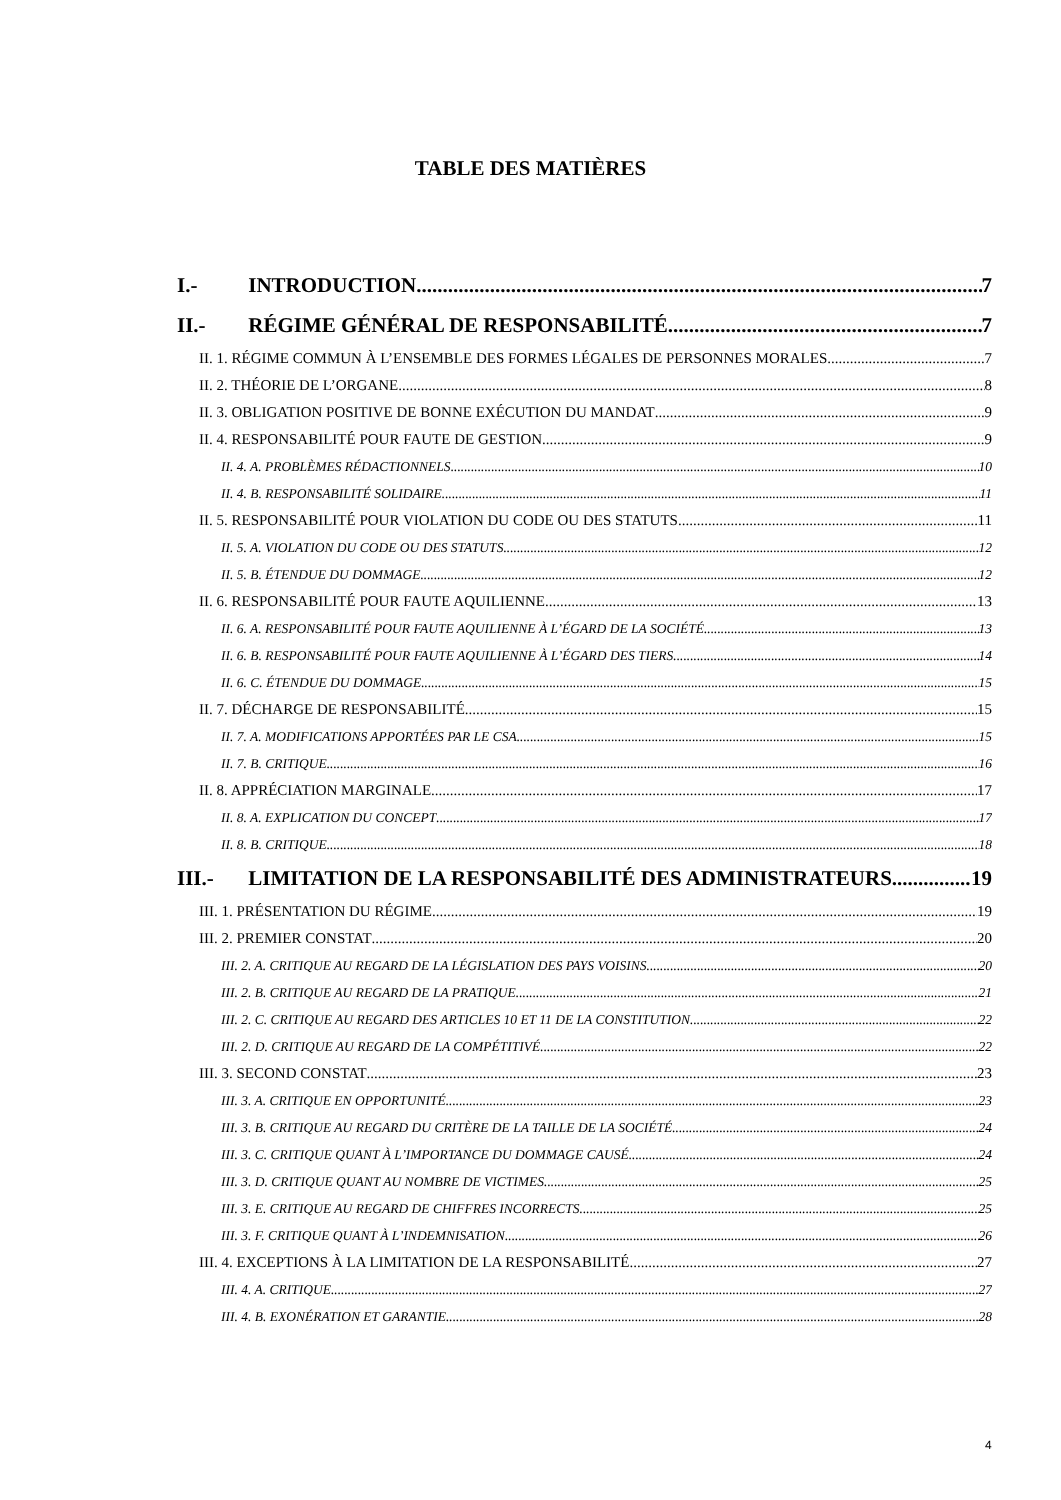TABLE DES MATIÈRES
I.- INTRODUCTION 7
II.- RÉGIME GÉNÉRAL DE RESPONSABILITÉ 7
II. 1. RÉGIME COMMUN À L’ENSEMBLE DES FORMES LÉGALES DE PERSONNES MORALES 7
II. 2. THÉORIE DE L’ORGANE 8
II. 3. OBLIGATION POSITIVE DE BONNE EXÉCUTION DU MANDAT 9
II. 4. RESPONSABILITÉ POUR FAUTE DE GESTION 9
II. 4. A. PROBLÈMES RÉDACTIONNELS 10
II. 4. B. RESPONSABILITÉ SOLIDAIRE 11
II. 5. RESPONSABILITÉ POUR VIOLATION DU CODE OU DES STATUTS 11
II. 5. A. VIOLATION DU CODE OU DES STATUTS 12
II. 5. B. ÉTENDUE DU DOMMAGE 12
II. 6. RESPONSABILITÉ POUR FAUTE AQUILIENNE 13
II. 6. A. RESPONSABILITÉ POUR FAUTE AQUILIENNE À L’ÉGARD DE LA SOCIÉTÉ 13
II. 6. B. RESPONSABILITÉ POUR FAUTE AQUILIENNE À L’ÉGARD DES TIERS 14
II. 6. C. ÉTENDUE DU DOMMAGE 15
II. 7. DÉCHARGE DE RESPONSABILITÉ 15
II. 7. A. MODIFICATIONS APPORTÉES PAR LE CSA 15
II. 7. B. CRITIQUE 16
II. 8. APPRÉCIATION MARGINALE 17
II. 8. A. EXPLICATION DU CONCEPT 17
II. 8. B. CRITIQUE 18
III.- LIMITATION DE LA RESPONSABILITÉ DES ADMINISTRATEURS 19
III. 1. PRÉSENTATION DU RÉGIME 19
III. 2. PREMIER CONSTAT 20
III. 2. A. CRITIQUE AU REGARD DE LA LÉGISLATION DES PAYS VOISINS 20
III. 2. B. CRITIQUE AU REGARD DE LA PRATIQUE 21
III. 2. C. CRITIQUE AU REGARD DES ARTICLES 10 ET 11 DE LA CONSTITUTION 22
III. 2. D. CRITIQUE AU REGARD DE LA COMPÉTITIVÉ 22
III. 3. SECOND CONSTAT 23
III. 3. A. CRITIQUE EN OPPORTUNITÉ 23
III. 3. B. CRITIQUE AU REGARD DU CRITÈRE DE LA TAILLE DE LA SOCIÉTÉ 24
III. 3. C. CRITIQUE QUANT À L’IMPORTANCE DU DOMMAGE CAUSÉ 24
III. 3. D. CRITIQUE QUANT AU NOMBRE DE VICTIMES 25
III. 3. E. CRITIQUE AU REGARD DE CHIFFRES INCORRECTS 25
III. 3. F. CRITIQUE QUANT À L’INDEMNISATION 26
III. 4. EXCEPTIONS À LA LIMITATION DE LA RESPONSABILITÉ 27
III. 4. A. CRITIQUE 27
III. 4. B. EXONÉRATION ET GARANTIE 28
4